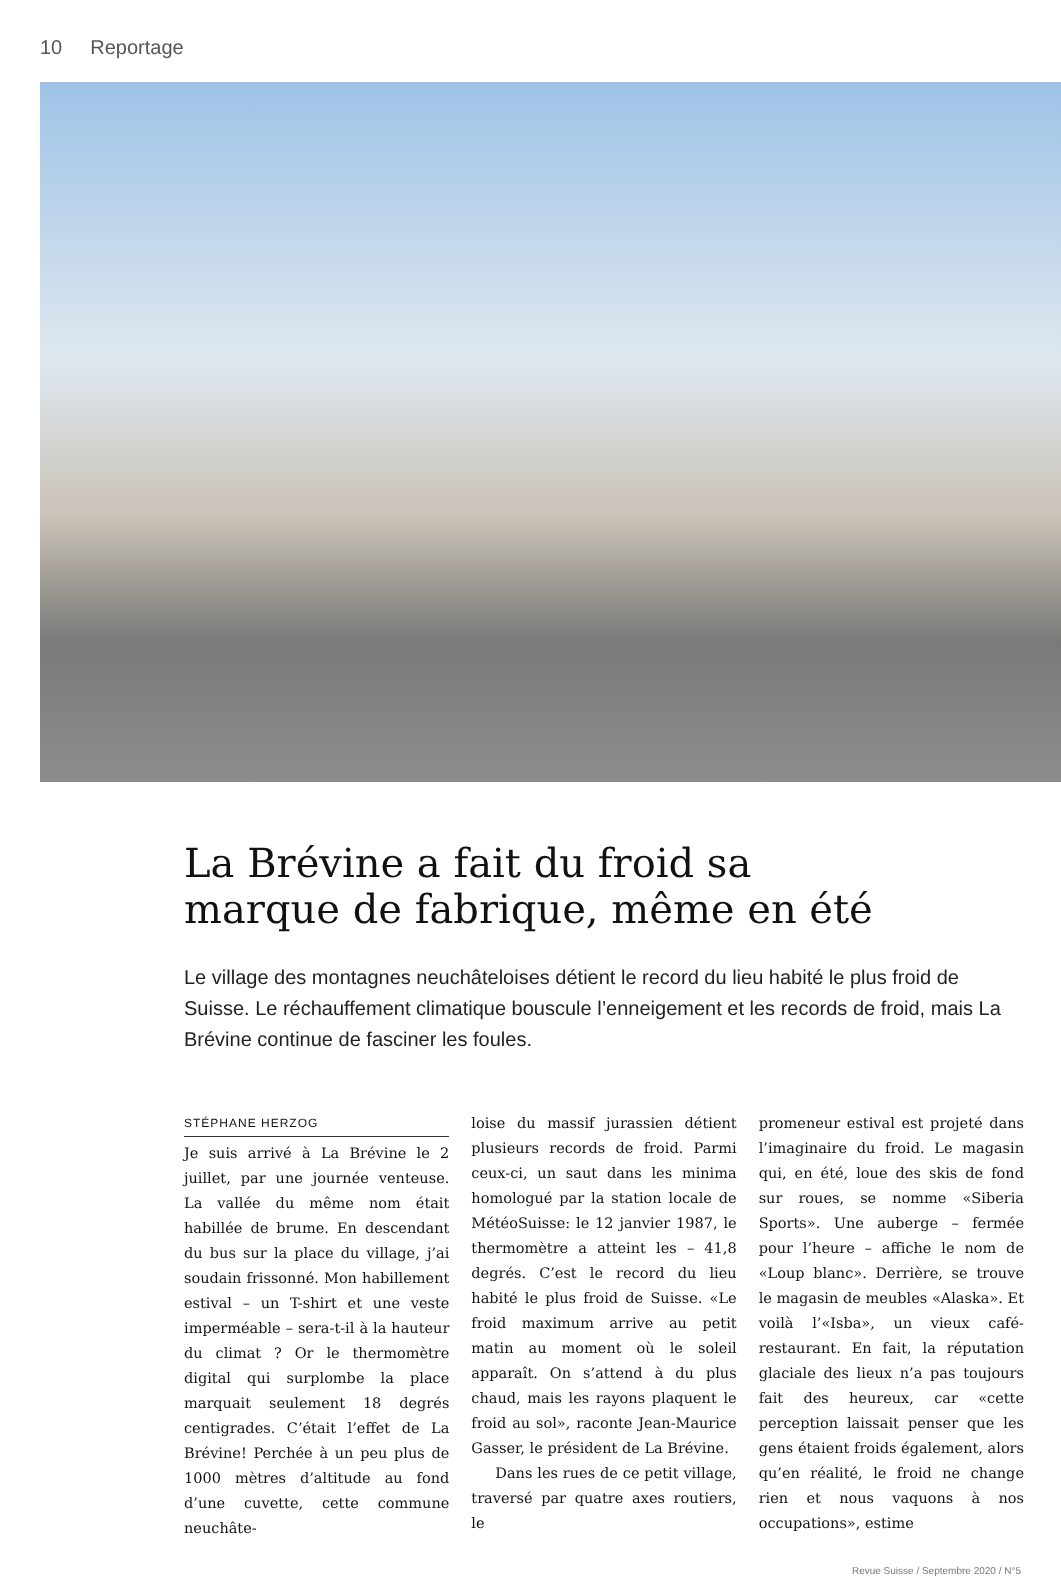10 Reportage
La Brévine a fait du froid sa
marque de fabrique, même en été
Le village des montagnes neuchâteloises détient le record du lieu habité le plus froid de Suisse. Le réchauffement climatique bouscule l’enneigement et les records de froid, mais La Brévine continue de fasciner les foules.
STÉPHANE HERZOG
Je suis arrivé à La Brévine le 2 juillet, par une journée venteuse. La vallée du même nom était habillée de brume. En descendant du bus sur la place du village, j’ai soudain frissonné. Mon habillement estival – un T-shirt et une veste imperméable – sera-t-il à la hauteur du climat ? Or le thermomètre digital qui surplombe la place marquait seulement 18 degrés centigrades. C’était l’effet de La Brévine! Perchée à un peu plus de 1000 mètres d’altitude au fond d’une cuvette, cette commune neuchâte-
loise du massif jurassien détient plusieurs records de froid. Parmi ceux-ci, un saut dans les minima homologué par la station locale de MétéoSuisse: le 12 janvier 1987, le thermomètre a atteint les – 41,8 degrés. C’est le record du lieu habité le plus froid de Suisse. «Le froid maximum arrive au petit matin au moment où le soleil apparaît. On s’attend à du plus chaud, mais les rayons plaquent le froid au sol», raconte Jean-Maurice Gasser, le président de La Brévine.
Dans les rues de ce petit village, traversé par quatre axes routiers, le
promeneur estival est projeté dans l’imaginaire du froid. Le magasin qui, en été, loue des skis de fond sur roues, se nomme «Siberia Sports». Une auberge – fermée pour l’heure – affiche le nom de «Loup blanc». Derrière, se trouve le magasin de meubles «Alaska». Et voilà l’«Isba», un vieux café-restaurant. En fait, la réputation glaciale des lieux n’a pas toujours fait des heureux, car «cette perception laissait penser que les gens étaient froids également, alors qu’en réalité, le froid ne change rien et nous vaquons à nos occupations», estime
Revue Suisse / Septembre 2020 / N°5